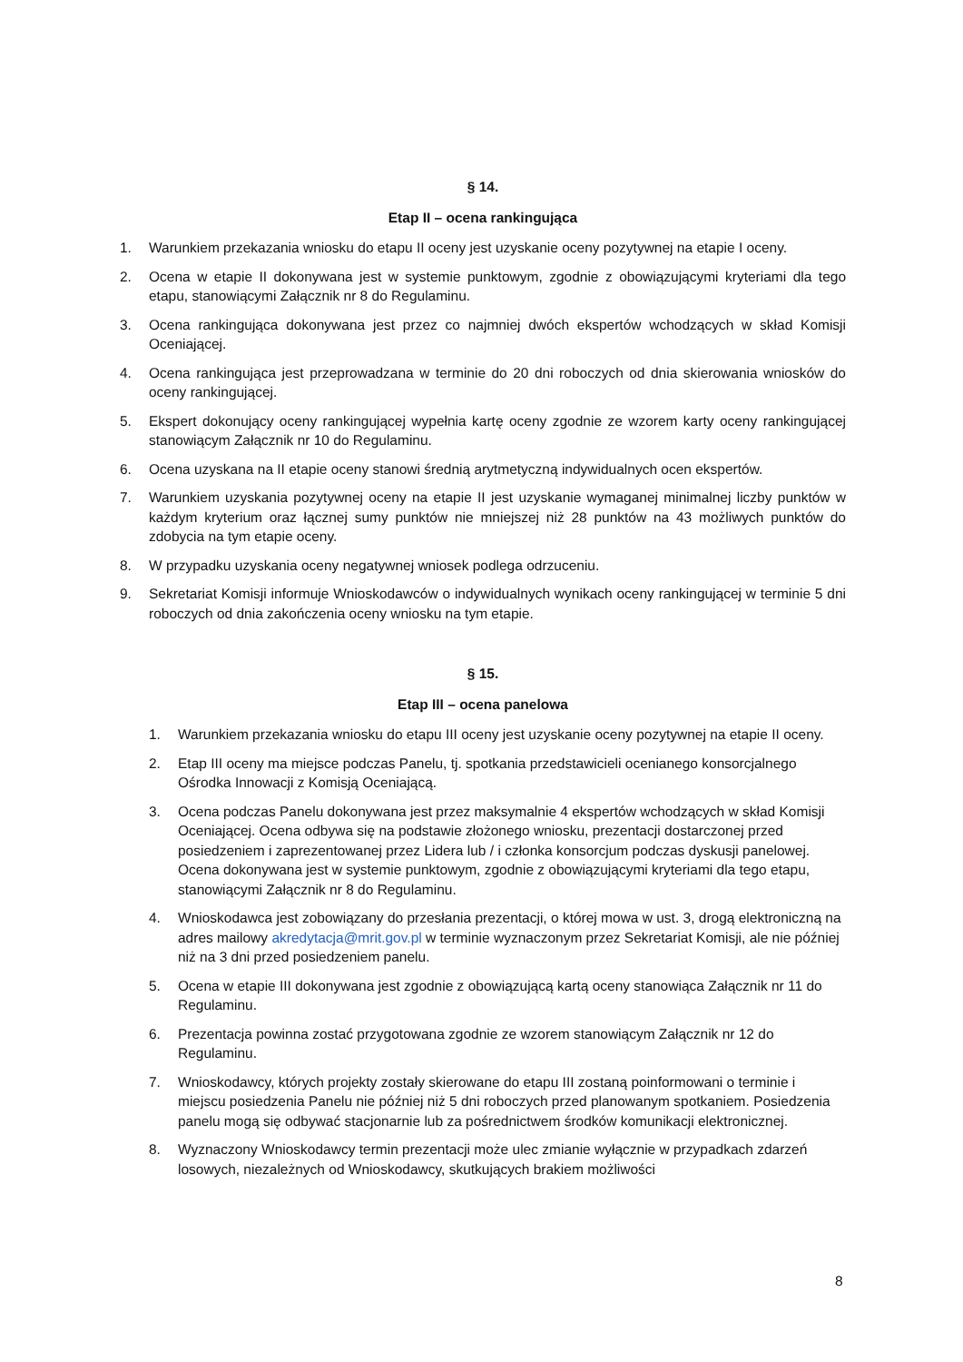§ 14.
Etap II – ocena rankingująca
1. Warunkiem przekazania wniosku do etapu II oceny jest uzyskanie oceny pozytywnej na etapie I oceny.
2. Ocena w etapie II dokonywana jest w systemie punktowym, zgodnie z obowiązującymi kryteriami dla tego etapu, stanowiącymi Załącznik nr 8 do Regulaminu.
3. Ocena rankingująca dokonywana jest przez co najmniej dwóch ekspertów wchodzących w skład Komisji Oceniającej.
4. Ocena rankingująca jest przeprowadzana w terminie do 20 dni roboczych od dnia skierowania wniosków do oceny rankingującej.
5. Ekspert dokonujący oceny rankingującej wypełnia kartę oceny zgodnie ze wzorem karty oceny rankingującej stanowiącym Załącznik nr 10 do Regulaminu.
6. Ocena uzyskana na II etapie oceny stanowi średnią arytmetyczną indywidualnych ocen ekspertów.
7. Warunkiem uzyskania pozytywnej oceny na etapie II jest uzyskanie wymaganej minimalnej liczby punktów w każdym kryterium oraz łącznej sumy punktów nie mniejszej niż 28 punktów na 43 możliwych punktów do zdobycia na tym etapie oceny.
8. W przypadku uzyskania oceny negatywnej wniosek podlega odrzuceniu.
9. Sekretariat Komisji informuje Wnioskodawców o indywidualnych wynikach oceny rankingującej w terminie 5 dni roboczych od dnia zakończenia oceny wniosku na tym etapie.
§ 15.
Etap III – ocena panelowa
1. Warunkiem przekazania wniosku do etapu III oceny jest uzyskanie oceny pozytywnej na etapie II oceny.
2. Etap III oceny ma miejsce podczas Panelu, tj. spotkania przedstawicieli ocenianego konsorcjalnego Ośrodka Innowacji z Komisją Oceniającą.
3. Ocena podczas Panelu dokonywana jest przez maksymalnie 4 ekspertów wchodzących w skład Komisji Oceniającej. Ocena odbywa się na podstawie złożonego wniosku, prezentacji dostarczonej przed posiedzeniem i zaprezentowanej przez Lidera lub / i członka konsorcjum podczas dyskusji panelowej. Ocena dokonywana jest w systemie punktowym, zgodnie z obowiązującymi kryteriami dla tego etapu, stanowiącymi Załącznik nr 8 do Regulaminu.
4. Wnioskodawca jest zobowiązany do przesłania prezentacji, o której mowa w ust. 3, drogą elektroniczną na adres mailowy akredytacja@mrit.gov.pl w terminie wyznaczonym przez Sekretariat Komisji, ale nie później niż na 3 dni przed posiedzeniem panelu.
5. Ocena w etapie III dokonywana jest zgodnie z obowiązującą kartą oceny stanowiąca Załącznik nr 11 do Regulaminu.
6. Prezentacja powinna zostać przygotowana zgodnie ze wzorem stanowiącym Załącznik nr 12 do Regulaminu.
7. Wnioskodawcy, których projekty zostały skierowane do etapu III zostaną poinformowani o terminie i miejscu posiedzenia Panelu nie później niż 5 dni roboczych przed planowanym spotkaniem. Posiedzenia panelu mogą się odbywać stacjonarnie lub za pośrednictwem środków komunikacji elektronicznej.
8. Wyznaczony Wnioskodawcy termin prezentacji może ulec zmianie wyłącznie w przypadkach zdarzeń losowych, niezależnych od Wnioskodawcy, skutkujących brakiem możliwości
8